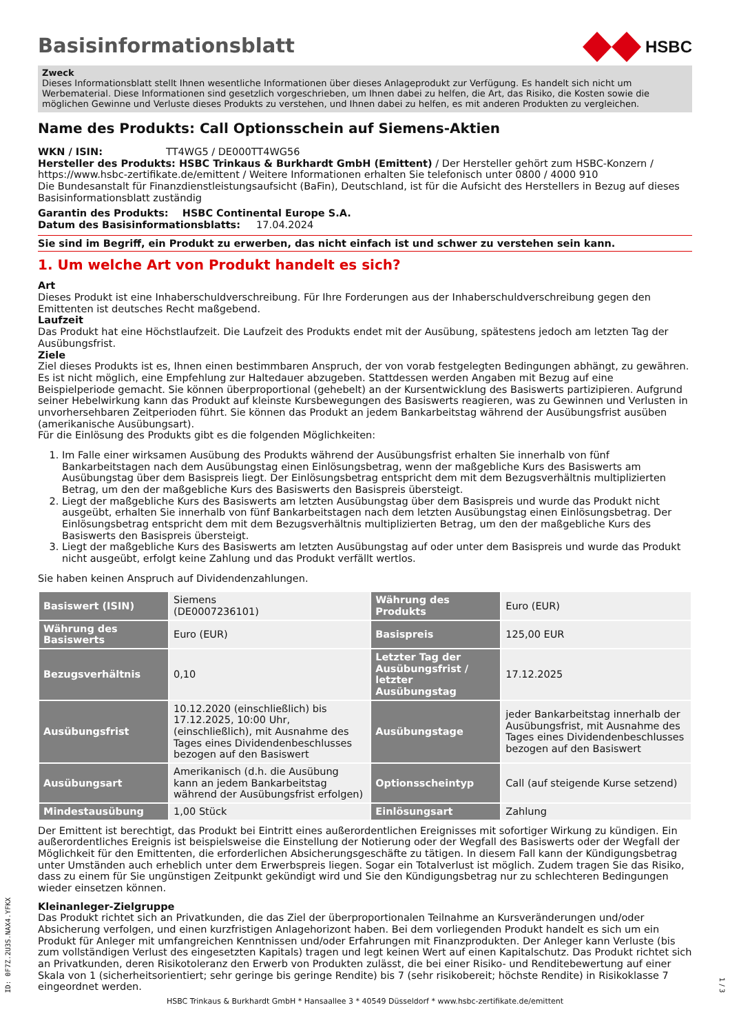Basisinformationsblatt
HSBC
Zweck
Dieses Informationsblatt stellt Ihnen wesentliche Informationen über dieses Anlageprodukt zur Verfügung. Es handelt sich nicht um Werbematerial. Diese Informationen sind gesetzlich vorgeschrieben, um Ihnen dabei zu helfen, die Art, das Risiko, die Kosten sowie die möglichen Gewinne und Verluste dieses Produkts zu verstehen, und Ihnen dabei zu helfen, es mit anderen Produkten zu vergleichen.
Name des Produkts: Call Optionsschein auf Siemens-Aktien
WKN / ISIN: TT4WG5 / DE000TT4WG56
Hersteller des Produkts: HSBC Trinkaus & Burkhardt GmbH (Emittent) / Der Hersteller gehört zum HSBC-Konzern / https://www.hsbc-zertifikate.de/emittent / Weitere Informationen erhalten Sie telefonisch unter 0800 / 4000 910
Die Bundesanstalt für Finanzdienstleistungsaufsicht (BaFin), Deutschland, ist für die Aufsicht des Herstellers in Bezug auf dieses Basisinformationsblatt zuständig
Garantin des Produkts: HSBC Continental Europe S.A.
Datum des Basisinformationsblatts: 17.04.2024
Sie sind im Begriff, ein Produkt zu erwerben, das nicht einfach ist und schwer zu verstehen sein kann.
1. Um welche Art von Produkt handelt es sich?
Art
Dieses Produkt ist eine Inhaberschuldverschreibung. Für Ihre Forderungen aus der Inhaberschuldverschreibung gegen den Emittenten ist deutsches Recht maßgebend.
Laufzeit
Das Produkt hat eine Höchstlaufzeit. Die Laufzeit des Produkts endet mit der Ausübung, spätestens jedoch am letzten Tag der Ausübungsfrist.
Ziele
Ziel dieses Produkts ist es, Ihnen einen bestimmbaren Anspruch, der von vorab festgelegten Bedingungen abhängt, zu gewähren. Es ist nicht möglich, eine Empfehlung zur Haltedauer abzugeben. Stattdessen werden Angaben mit Bezug auf eine Beispielperiode gemacht. Sie können überproportional (gehebelt) an der Kursentwicklung des Basiswerts partizipieren. Aufgrund seiner Hebelwirkung kann das Produkt auf kleinste Kursbewegungen des Basiswerts reagieren, was zu Gewinnen und Verlusten in unvorhersehbaren Zeitperioden führt. Sie können das Produkt an jedem Bankarbeitstag während der Ausübungsfrist ausüben (amerikanische Ausübungsart).
Für die Einlösung des Produkts gibt es die folgenden Möglichkeiten:
1. Im Falle einer wirksamen Ausübung des Produkts während der Ausübungsfrist erhalten Sie innerhalb von fünf Bankarbeitstagen nach dem Ausübungstag einen Einlösungsbetrag, wenn der maßgebliche Kurs des Basiswerts am Ausübungstag über dem Basispreis liegt. Der Einlösungsbetrag entspricht dem mit dem Bezugsverhältnis multiplizierten Betrag, um den der maßgebliche Kurs des Basiswerts den Basispreis übersteigt.
2. Liegt der maßgebliche Kurs des Basiswerts am letzten Ausübungstag über dem Basispreis und wurde das Produkt nicht ausgeübt, erhalten Sie innerhalb von fünf Bankarbeitstagen nach dem letzten Ausübungstag einen Einlösungsbetrag. Der Einlösungsbetrag entspricht dem mit dem Bezugsverhältnis multiplizierten Betrag, um den der maßgebliche Kurs des Basiswerts den Basispreis übersteigt.
3. Liegt der maßgebliche Kurs des Basiswerts am letzten Ausübungstag auf oder unter dem Basispreis und wurde das Produkt nicht ausgeübt, erfolgt keine Zahlung und das Produkt verfällt wertlos.
Sie haben keinen Anspruch auf Dividendenzahlungen.
| Basiswert (ISIN) | Siemens (DE0007236101) | Währung des Produkts | Euro (EUR) |
| Währung des Basiswerts | Euro (EUR) | Basispreis | 125,00 EUR |
| Bezugsverhältnis | 0,10 | Letzter Tag der Ausübungsfrist / letzter Ausübungstag | 17.12.2025 |
| Ausübungsfrist | 10.12.2020 (einschließlich) bis 17.12.2025, 10:00 Uhr, (einschließlich), mit Ausnahme des Tages eines Dividendenbeschlusses bezogen auf den Basiswert | Ausübungstage | jeder Bankarbeitstag innerhalb der Ausübungsfrist, mit Ausnahme des Tages eines Dividendenbeschlusses bezogen auf den Basiswert |
| Ausübungsart | Amerikanisch (d.h. die Ausübung kann an jedem Bankarbeitstag während der Ausübungsfrist erfolgen) | Optionsscheintyp | Call (auf steigende Kurse setzend) |
| Mindestausübung | 1,00 Stück | Einlösungsart | Zahlung |
Der Emittent ist berechtigt, das Produkt bei Eintritt eines außerordentlichen Ereignisses mit sofortiger Wirkung zu kündigen. Ein außerordentliches Ereignis ist beispielsweise die Einstellung der Notierung oder der Wegfall des Basiswerts oder der Wegfall der Möglichkeit für den Emittenten, die erforderlichen Absicherungsgeschäfte zu tätigen. In diesem Fall kann der Kündigungsbetrag unter Umständen auch erheblich unter dem Erwerbspreis liegen. Sogar ein Totalverlust ist möglich. Zudem tragen Sie das Risiko, dass zu einem für Sie ungünstigen Zeitpunkt gekündigt wird und Sie den Kündigungsbetrag nur zu schlechteren Bedingungen wieder einsetzen können.
Kleinanleger-Zielgruppe
Das Produkt richtet sich an Privatkunden, die das Ziel der überproportionalen Teilnahme an Kursveränderungen und/oder Absicherung verfolgen, und einen kurzfristigen Anlagehorizont haben. Bei dem vorliegenden Produkt handelt es sich um ein Produkt für Anleger mit umfangreichen Kenntnissen und/oder Erfahrungen mit Finanzprodukten. Der Anleger kann Verluste (bis zum vollständigen Verlust des eingesetzten Kapitals) tragen und legt keinen Wert auf einen Kapitalschutz. Das Produkt richtet sich an Privatkunden, deren Risikotoleranz den Erwerb von Produkten zulässt, die bei einer Risiko- und Renditebewertung auf einer Skala von 1 (sicherheitsorientiert; sehr geringe bis geringe Rendite) bis 7 (sehr risikobereit; höchste Rendite) in Risikoklasse 7 eingeordnet werden.
ID: 0F7Z.2U3S.NAX4.YFKX
HSBC Trinkaus & Burkhardt GmbH * Hansaallee 3 * 40549 Düsseldorf * www.hsbc-zertifikate.de/emittent
1 / 3